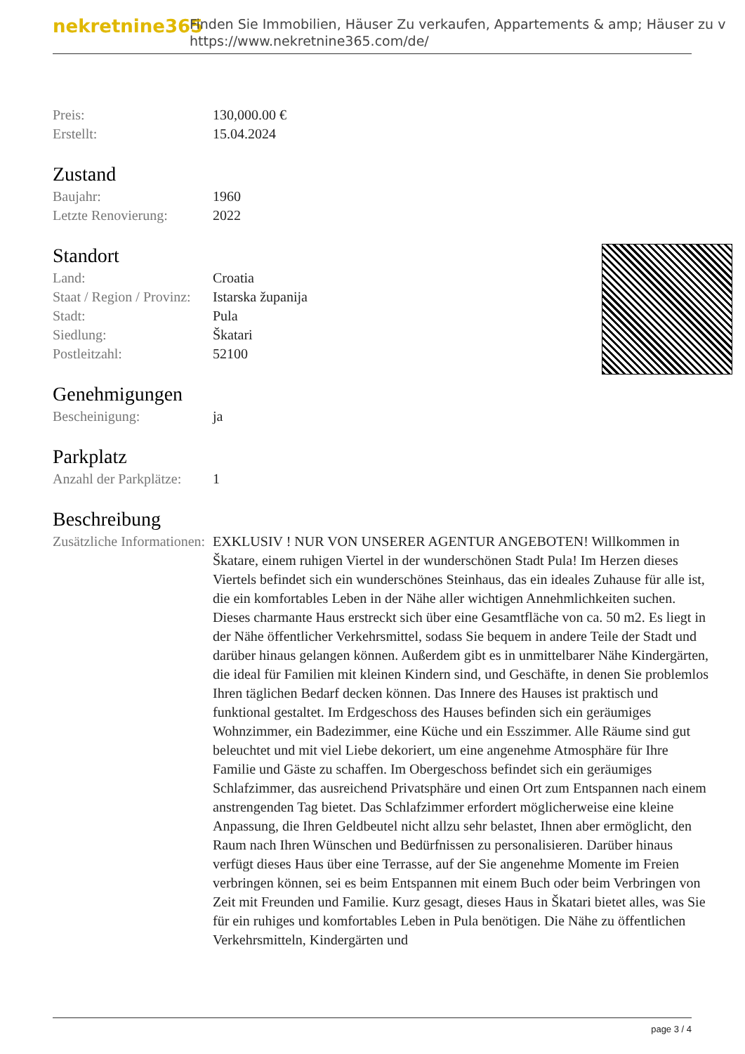nekretnine365
Finden Sie Immobilien, Häuser Zu verkaufen, Appartements & amp; Häuser zu v
https://www.nekretnine365.com/de/
| Preis: | 130,000.00 € |
| Erstellt: | 15.04.2024 |
Zustand
| Baujahr: | 1960 |
| Letzte Renovierung: | 2022 |
Standort
| Land: | Croatia |
| Staat / Region / Provinz: | Istarska županija |
| Stadt: | Pula |
| Siedlung: | Škatari |
| Postleitzahl: | 52100 |
Genehmigungen
| Bescheinigung: | ja |
Parkplatz
| Anzahl der Parkplätze: | 1 |
Beschreibung
| Zusätzliche Informationen: | EXKLUSIV ! NUR VON UNSERER AGENTUR ANGEBOTEN! Willkommen in Škatare, einem ruhigen Viertel in der wunderschönen Stadt Pula! Im Herzen dieses Viertels befindet sich ein wunderschönes Steinhaus, das ein ideales Zuhause für alle ist, die ein komfortables Leben in der Nähe aller wichtigen Annehmlichkeiten suchen. Dieses charmante Haus erstreckt sich über eine Gesamtfläche von ca. 50 m2. Es liegt in der Nähe öffentlicher Verkehrsmittel, sodass Sie bequem in andere Teile der Stadt und darüber hinaus gelangen können. Außerdem gibt es in unmittelbarer Nähe Kindergärten, die ideal für Familien mit kleinen Kindern sind, und Geschäfte, in denen Sie problemlos Ihren täglichen Bedarf decken können. Das Innere des Hauses ist praktisch und funktional gestaltet. Im Erdgeschoss des Hauses befinden sich ein geräumiges Wohnzimmer, ein Badezimmer, eine Küche und ein Esszimmer. Alle Räume sind gut beleuchtet und mit viel Liebe dekoriert, um eine angenehme Atmosphäre für Ihre Familie und Gäste zu schaffen. Im Obergeschoss befindet sich ein geräumiges Schlafzimmer, das ausreichend Privatsphäre und einen Ort zum Entspannen nach einem anstrengenden Tag bietet. Das Schlafzimmer erfordert möglicherweise eine kleine Anpassung, die Ihren Geldbeutel nicht allzu sehr belastet, Ihnen aber ermöglicht, den Raum nach Ihren Wünschen und Bedürfnissen zu personalisieren. Darüber hinaus verfügt dieses Haus über eine Terrasse, auf der Sie angenehme Momente im Freien verbringen können, sei es beim Entspannen mit einem Buch oder beim Verbringen von Zeit mit Freunden und Familie. Kurz gesagt, dieses Haus in Škatari bietet alles, was Sie für ein ruhiges und komfortables Leben in Pula benötigen. Die Nähe zu öffentlichen Verkehrsmitteln, Kindergärten und |
page 3 / 4